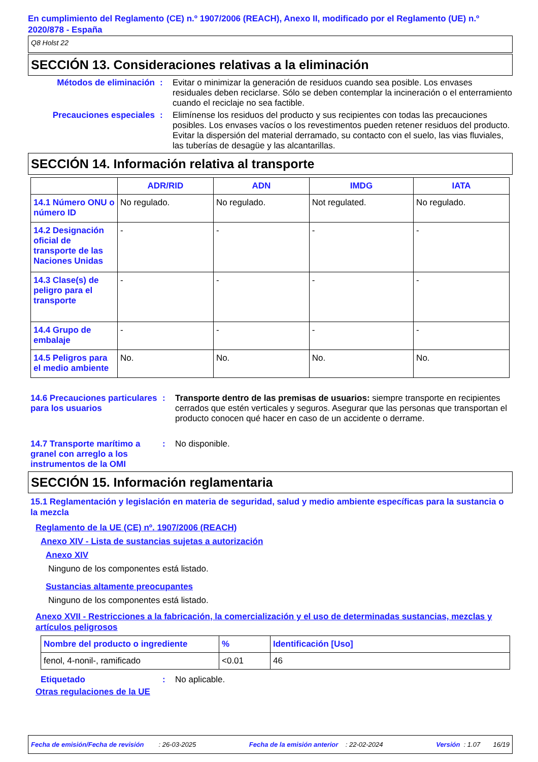En cumplimiento del Reglamento (CE) n.º 1907/2006 (REACH), Anexo II, modificado por el Reglamento (UE) n.º 2020/878 - España
Q8 Holst 22
SECCIÓN 13. Consideraciones relativas a la eliminación
Métodos de eliminación : Evitar o minimizar la generación de residuos cuando sea posible. Los envases residuales deben reciclarse. Sólo se deben contemplar la incineración o el enterramiento cuando el reciclaje no sea factible.
Precauciones especiales : Elimínense los residuos del producto y sus recipientes con todas las precauciones posibles. Los envases vacíos o los revestimentos pueden retener residuos del producto. Evitar la dispersión del material derramado, su contacto con el suelo, las vias fluviales, las tuberías de desagüe y las alcantarillas.
SECCIÓN 14. Información relativa al transporte
| | ADR/RID | ADN | IMDG | IATA |
| --- | --- | --- | --- | --- |
| 14.1 Número ONU o número ID | No regulado. | No regulado. | Not regulated. | No regulado. |
| 14.2 Designación oficial de transporte de las Naciones Unidas | - | - | - | - |
| 14.3 Clase(s) de peligro para el transporte | - | - | - | - |
| 14.4 Grupo de embalaje | - | - | - | - |
| 14.5 Peligros para el medio ambiente | No. | No. | No. | No. |
14.6 Precauciones particulares para los usuarios
: Transporte dentro de las premisas de usuarios: siempre transporte en recipientes cerrados que estén verticales y seguros. Asegurar que las personas que transportan el producto conocen qué hacer en caso de un accidente o derrame.
14.7 Transporte marítimo a granel con arreglo a los instrumentos de la OMI
: No disponible.
SECCIÓN 15. Información reglamentaria
15.1 Reglamentación y legislación en materia de seguridad, salud y medio ambiente específicas para la sustancia o la mezcla
Reglamento de la UE (CE) nº. 1907/2006 (REACH)
Anexo XIV - Lista de sustancias sujetas a autorización
Anexo XIV
Ninguno de los componentes está listado.
Sustancias altamente preocupantes
Ninguno de los componentes está listado.
Anexo XVII - Restricciones a la fabricación, la comercialización y el uso de determinadas sustancias, mezclas y artículos peligrosos
| Nombre del producto o ingrediente | % | Identificación [Uso] |
| --- | --- | --- |
| fenol, 4-nonil-, ramificado | <0.01 | 46 |
Etiquetado : No aplicable.
Otras regulaciones de la UE
Fecha de emisión/Fecha de revisión : 26-03-2025 Fecha de la emisión anterior : 22-02-2024 Versión : 1.07 16/19